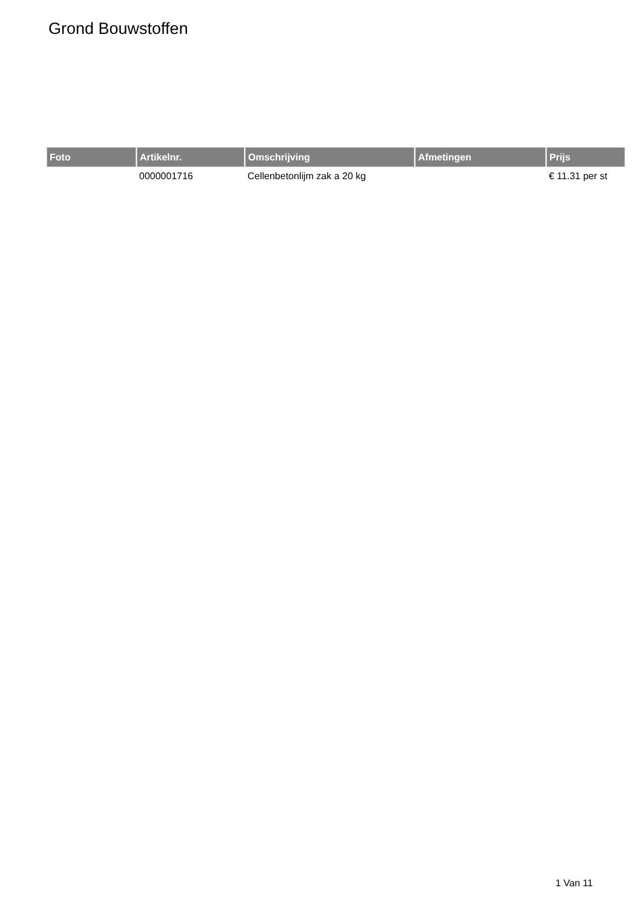Grond Bouwstoffen
| Foto | Artikelnr. | Omschrijving | Afmetingen | Prijs |
| --- | --- | --- | --- | --- |
| | 0000001716 | Cellenbetonlijm zak a 20 kg | | € 11.31 per st |
1 Van 11